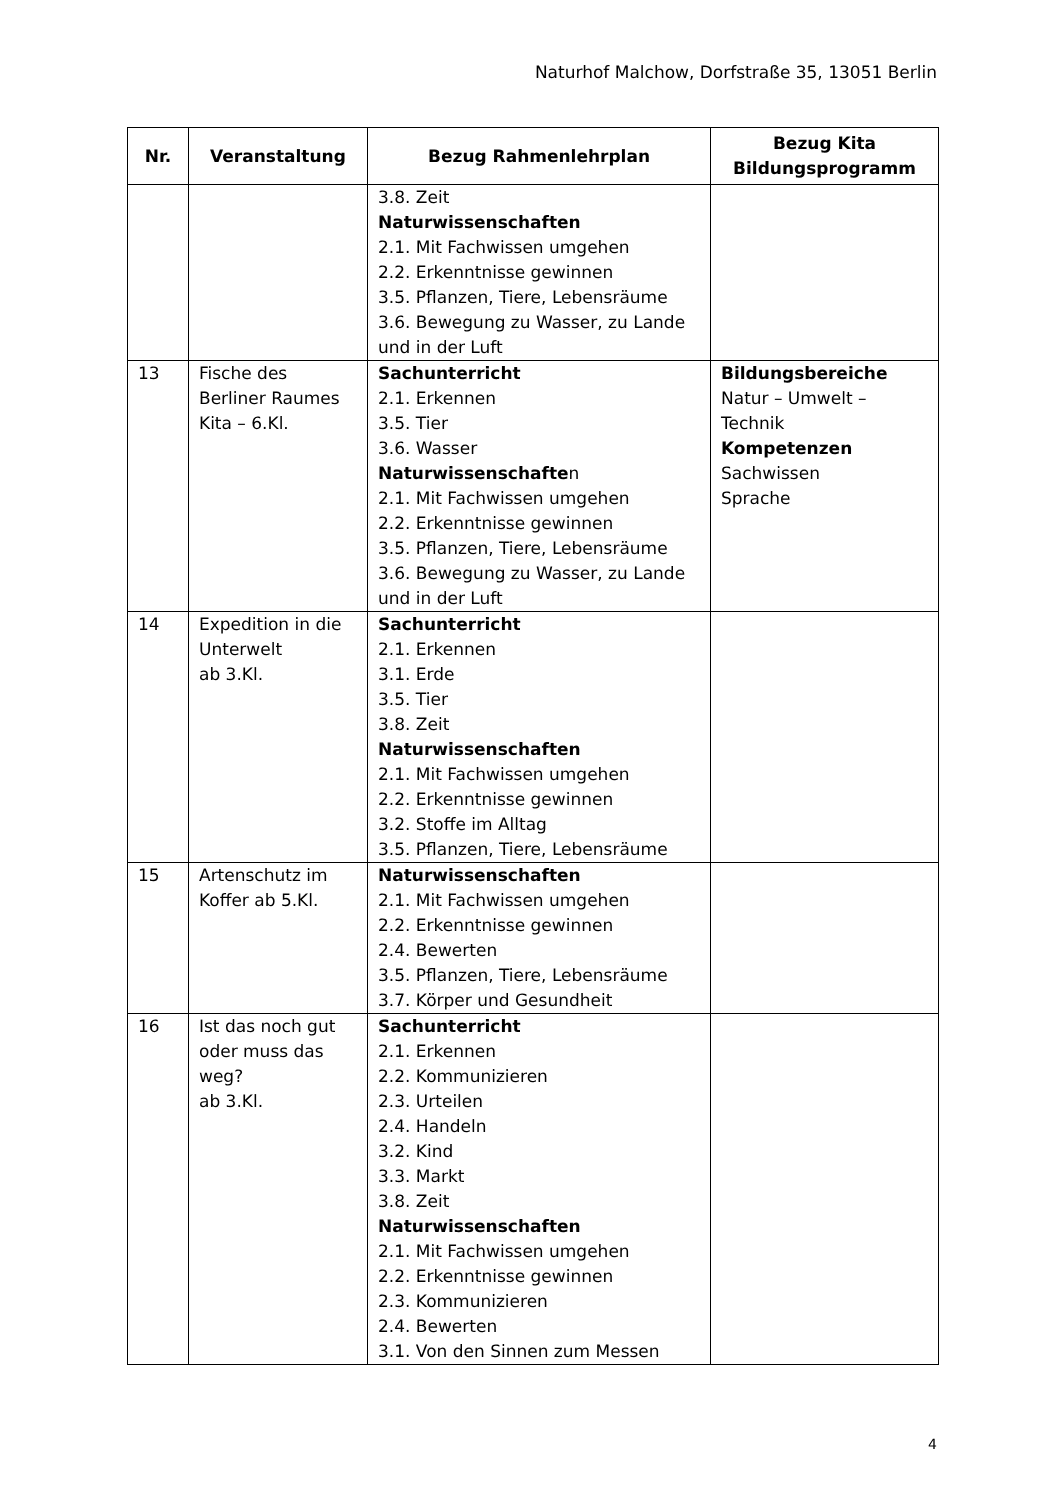Naturhof Malchow, Dorfstraße 35, 13051 Berlin
| Nr. | Veranstaltung | Bezug Rahmenlehrplan | Bezug Kita Bildungsprogramm |
| --- | --- | --- | --- |
| | | 3.8. Zeit Naturwissenschaften 2.1. Mit Fachwissen umgehen 2.2. Erkenntnisse gewinnen 3.5. Pflanzen, Tiere, Lebensräume 3.6. Bewegung zu Wasser, zu Lande und in der Luft | |
| 13 | Fische des Berliner Raumes Kita – 6.Kl. | Sachunterricht 2.1. Erkennen 3.5. Tier 3.6. Wasser Naturwissenschafte n 2.1. Mit Fachwissen umgehen 2.2. Erkenntnisse gewinnen 3.5. Pflanzen, Tiere, Lebensräume 3.6. Bewegung zu Wasser, zu Lande und in der Luft | Bildungsbereiche Natur – Umwelt – Technik Kompetenzen Sachwissen Sprache |
| 14 | Expedition in die Unterwelt ab 3.Kl. | Sachunterricht 2.1. Erkennen 3.1. Erde 3.5. Tier 3.8. Zeit Naturwissenschaften 2.1. Mit Fachwissen umgehen 2.2. Erkenntnisse gewinnen 3.2. Stoffe im Alltag 3.5. Pflanzen, Tiere, Lebensräume | |
| 15 | Artenschutz im Koffer ab 5.Kl. | Naturwissenschaften 2.1. Mit Fachwissen umgehen 2.2. Erkenntnisse gewinnen 2.4. Bewerten 3.5. Pflanzen, Tiere, Lebensräume 3.7. Körper und Gesundheit | |
| 16 | Ist das noch gut oder muss das weg? ab 3.Kl. | Sachunterricht 2.1. Erkennen 2.2. Kommunizieren 2.3. Urteilen 2.4. Handeln 3.2. Kind 3.3. Markt 3.8. Zeit Naturwissenschaften 2.1. Mit Fachwissen umgehen 2.2. Erkenntnisse gewinnen 2.3. Kommunizieren 2.4. Bewerten 3.1. Von den Sinnen zum Messen | |
4